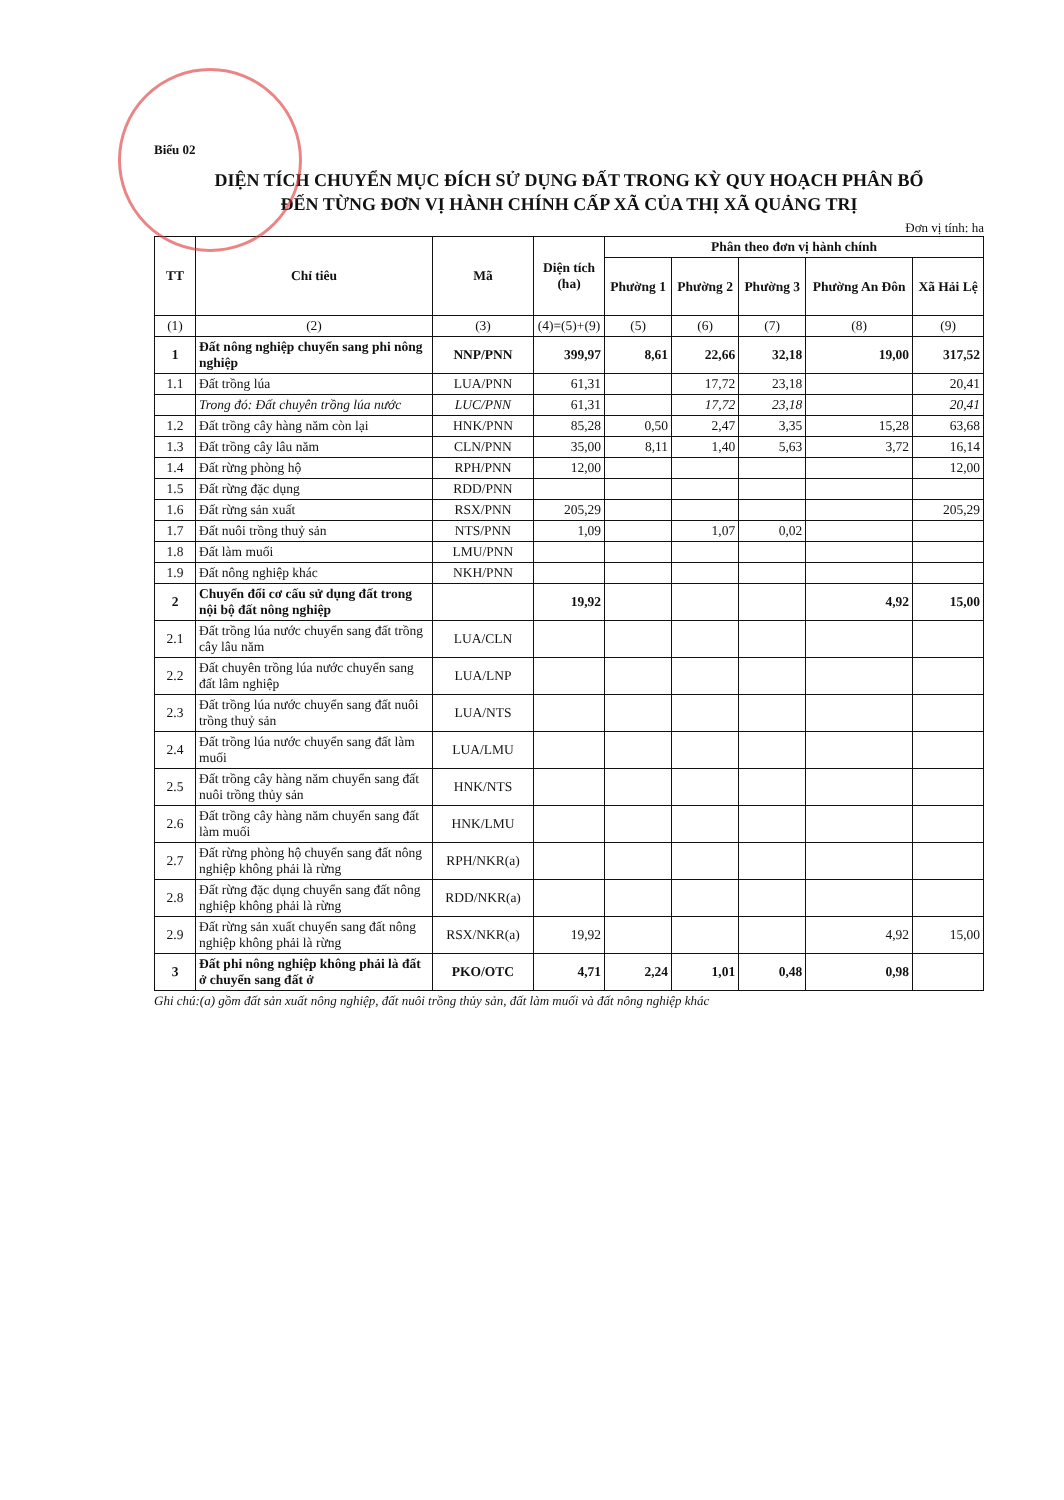Biểu 02
DIỆN TÍCH CHUYỂN MỤC ĐÍCH SỬ DỤNG ĐẤT TRONG KỲ QUY HOẠCH PHÂN BỔ
ĐẾN TỪNG ĐƠN VỊ HÀNH CHÍNH CẤP XÃ CỦA THỊ XÃ QUẢNG TRỊ
Đơn vị tính: ha
| TT | Chỉ tiêu | Mã | Diện tích (ha) | Phân theo đơn vị hành chính | | | | |
| --- | --- | --- | --- | --- | --- | --- | --- | --- |
| | | | | Phường 1 | Phường 2 | Phường 3 | Phường An Đôn | Xã Hải Lệ |
| (1) | (2) | (3) | (4)=(5)+(9) | (5) | (6) | (7) | (8) | (9) |
| 1 | Đất nông nghiệp chuyển sang phi nông nghiệp | NNP/PNN | 399,97 | 8,61 | 22,66 | 32,18 | 19,00 | 317,52 |
| 1.1 | Đất trồng lúa | LUA/PNN | 61,31 | | 17,72 | 23,18 | | 20,41 |
| | Trong đó: Đất chuyên trồng lúa nước | LUC/PNN | 61,31 | | 17,72 | 23,18 | | 20,41 |
| 1.2 | Đất trồng cây hàng năm còn lại | HNK/PNN | 85,28 | 0,50 | 2,47 | 3,35 | 15,28 | 63,68 |
| 1.3 | Đất trồng cây lâu năm | CLN/PNN | 35,00 | 8,11 | 1,40 | 5,63 | 3,72 | 16,14 |
| 1.4 | Đất rừng phòng hộ | RPH/PNN | 12,00 | | | | | 12,00 |
| 1.5 | Đất rừng đặc dụng | RDD/PNN | | | | | | |
| 1.6 | Đất rừng sản xuất | RSX/PNN | 205,29 | | | | | 205,29 |
| 1.7 | Đất nuôi trồng thuỷ sản | NTS/PNN | 1,09 | | 1,07 | 0,02 | | |
| 1.8 | Đất làm muối | LMU/PNN | | | | | | |
| 1.9 | Đất nông nghiệp khác | NKH/PNN | | | | | | |
| 2 | Chuyển đổi cơ cấu sử dụng đất trong nội bộ đất nông nghiệp | | 19,92 | | | | 4,92 | 15,00 |
| 2.1 | Đất trồng lúa nước chuyển sang đất trồng cây lâu năm | LUA/CLN | | | | | | |
| 2.2 | Đất chuyên trồng lúa nước chuyển sang đất lâm nghiệp | LUA/LNP | | | | | | |
| 2.3 | Đất trồng lúa nước chuyển sang đất nuôi trồng thuỷ sản | LUA/NTS | | | | | | |
| 2.4 | Đất trồng lúa nước chuyển sang đất làm muối | LUA/LMU | | | | | | |
| 2.5 | Đất trồng cây hàng năm chuyển sang đất nuôi trồng thủy sản | HNK/NTS | | | | | | |
| 2.6 | Đất trồng cây hàng năm chuyển sang đất làm muối | HNK/LMU | | | | | | |
| 2.7 | Đất rừng phòng hộ chuyển sang đất nông nghiệp không phải là rừng | RPH/NKR(a) | | | | | | |
| 2.8 | Đất rừng đặc dụng chuyển sang đất nông nghiệp không phải là rừng | RDD/NKR(a) | | | | | | |
| 2.9 | Đất rừng sản xuất chuyển sang đất nông nghiệp không phải là rừng | RSX/NKR(a) | 19,92 | | | | 4,92 | 15,00 |
| 3 | Đất phi nông nghiệp không phải là đất ở chuyển sang đất ở | PKO/OTC | 4,71 | 2,24 | 1,01 | 0,48 | 0,98 | |
Ghi chú:(a) gồm đất sản xuất nông nghiệp, đất nuôi trồng thủy sản, đất làm muối và đất nông nghiệp khác